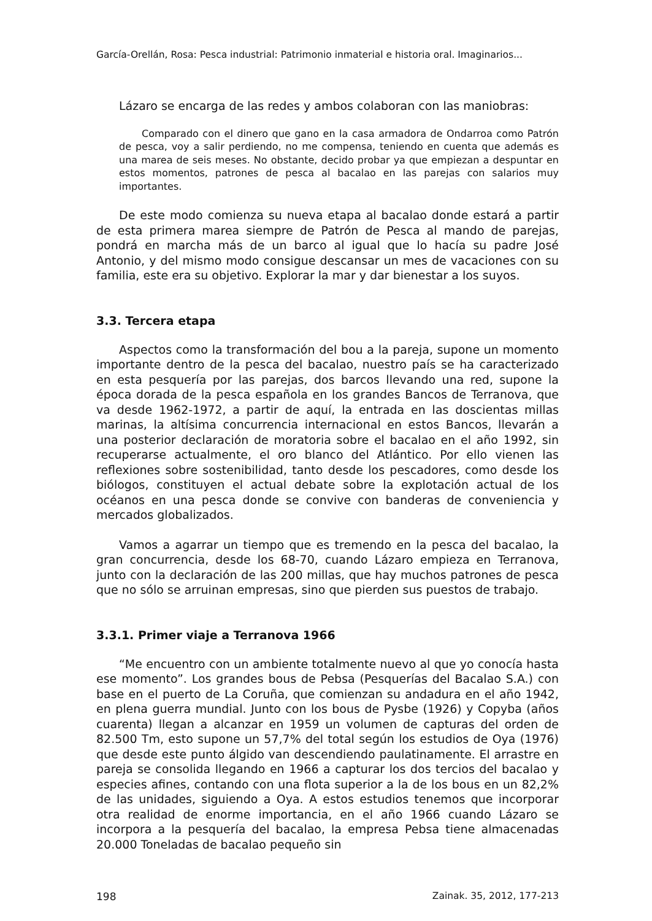García-Orellán, Rosa: Pesca industrial: Patrimonio inmaterial e historia oral. Imaginarios...
Lázaro se encarga de las redes y ambos colaboran con las maniobras:
Comparado con el dinero que gano en la casa armadora de Ondarroa como Patrón de pesca, voy a salir perdiendo, no me compensa, teniendo en cuenta que además es una marea de seis meses. No obstante, decido probar ya que empiezan a despuntar en estos momentos, patrones de pesca al bacalao en las parejas con salarios muy importantes.
De este modo comienza su nueva etapa al bacalao donde estará a partir de esta primera marea siempre de Patrón de Pesca al mando de parejas, pondrá en marcha más de un barco al igual que lo hacía su padre José Antonio, y del mismo modo consigue descansar un mes de vacaciones con su familia, este era su objetivo. Explorar la mar y dar bienestar a los suyos.
3.3. Tercera etapa
Aspectos como la transformación del bou a la pareja, supone un momento importante dentro de la pesca del bacalao, nuestro país se ha caracterizado en esta pesquería por las parejas, dos barcos llevando una red, supone la época dorada de la pesca española en los grandes Bancos de Terranova, que va desde 1962-1972, a partir de aquí, la entrada en las doscientas millas marinas, la altísima concurrencia internacional en estos Bancos, llevarán a una posterior declaración de moratoria sobre el bacalao en el año 1992, sin recuperarse actualmente, el oro blanco del Atlántico. Por ello vienen las reflexiones sobre sostenibilidad, tanto desde los pescadores, como desde los biólogos, constituyen el actual debate sobre la explotación actual de los océanos en una pesca donde se convive con banderas de conveniencia y mercados globalizados.
Vamos a agarrar un tiempo que es tremendo en la pesca del bacalao, la gran concurrencia, desde los 68-70, cuando Lázaro empieza en Terranova, junto con la declaración de las 200 millas, que hay muchos patrones de pesca que no sólo se arruinan empresas, sino que pierden sus puestos de trabajo.
3.3.1. Primer viaje a Terranova 1966
“Me encuentro con un ambiente totalmente nuevo al que yo conocía hasta ese momento”. Los grandes bous de Pebsa (Pesquerías del Bacalao S.A.) con base en el puerto de La Coruña, que comienzan su andadura en el año 1942, en plena guerra mundial. Junto con los bous de Pysbe (1926) y Copyba (años cuarenta) llegan a alcanzar en 1959 un volumen de capturas del orden de 82.500 Tm, esto supone un 57,7% del total según los estudios de Oya (1976) que desde este punto álgido van descendiendo paulatinamente. El arrastre en pareja se consolida llegando en 1966 a capturar los dos tercios del bacalao y especies afines, contando con una flota superior a la de los bous en un 82,2% de las unidades, siguiendo a Oya. A estos estudios tenemos que incorporar otra realidad de enorme importancia, en el año 1966 cuando Lázaro se incorpora a la pesquería del bacalao, la empresa Pebsa tiene almacenadas 20.000 Toneladas de bacalao pequeño sin
198 Zainak. 35, 2012, 177-213